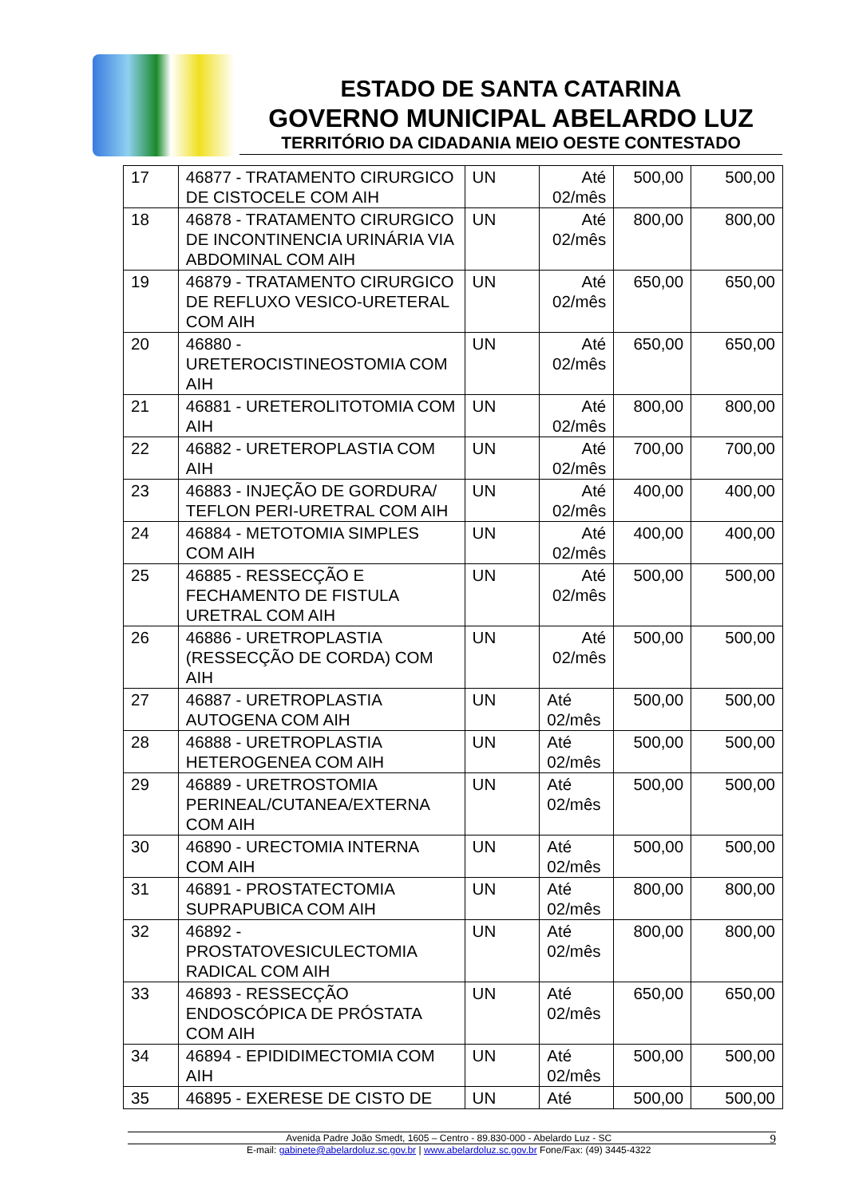ESTADO DE SANTA CATARINA
GOVERNO MUNICIPAL ABELARDO LUZ
TERRITÓRIO DA CIDADANIA MEIO OESTE CONTESTADO
| 17 | 46877 - TRATAMENTO CIRURGICO DE CISTOCELE COM AIH | UN | Até 02/mês | 500,00 | 500,00 |
| 18 | 46878 - TRATAMENTO CIRURGICO DE INCONTINENCIA URINÁRIA VIA ABDOMINAL COM AIH | UN | Até 02/mês | 800,00 | 800,00 |
| 19 | 46879 - TRATAMENTO CIRURGICO DE REFLUXO VESICO-URETERAL COM AIH | UN | Até 02/mês | 650,00 | 650,00 |
| 20 | 46880 - URETEROCISTINEOSTOMIA COM AIH | UN | Até 02/mês | 650,00 | 650,00 |
| 21 | 46881 - URETEROLITOTOMIA COM AIH | UN | Até 02/mês | 800,00 | 800,00 |
| 22 | 46882 - URETEROPLASTIA COM AIH | UN | Até 02/mês | 700,00 | 700,00 |
| 23 | 46883 - INJEÇÃO DE GORDURA/ TEFLON PERI-URETRAL COM AIH | UN | Até 02/mês | 400,00 | 400,00 |
| 24 | 46884 - METOTOMIA SIMPLES COM AIH | UN | Até 02/mês | 400,00 | 400,00 |
| 25 | 46885 - RESSECÇÃO E FECHAMENTO DE FISTULA URETRAL COM AIH | UN | Até 02/mês | 500,00 | 500,00 |
| 26 | 46886 - URETROPLASTIA (RESSECÇÃO DE CORDA) COM AIH | UN | Até 02/mês | 500,00 | 500,00 |
| 27 | 46887 - URETROPLASTIA AUTOGENA COM AIH | UN | Até 02/mês | 500,00 | 500,00 |
| 28 | 46888 - URETROPLASTIA HETEROGENEA COM AIH | UN | Até 02/mês | 500,00 | 500,00 |
| 29 | 46889 - URETROSTOMIA PERINEAL/CUTANEA/EXTERNA COM AIH | UN | Até 02/mês | 500,00 | 500,00 |
| 30 | 46890 - URECTOMIA INTERNA COM AIH | UN | Até 02/mês | 500,00 | 500,00 |
| 31 | 46891 - PROSTATECTOMIA SUPRAPUBICA COM AIH | UN | Até 02/mês | 800,00 | 800,00 |
| 32 | 46892 - PROSTATOVESICULECTOMIA RADICAL COM AIH | UN | Até 02/mês | 800,00 | 800,00 |
| 33 | 46893 - RESSECÇÃO ENDOSCÓPICA DE PRÓSTATA COM AIH | UN | Até 02/mês | 650,00 | 650,00 |
| 34 | 46894 - EPIDIDIMECTOMIA COM AIH | UN | Até 02/mês | 500,00 | 500,00 |
| 35 | 46895 - EXERESE DE CISTO DE | UN | Até | 500,00 | 500,00 |
Avenida Padre João Smedt, 1605 – Centro - 89.830-000 - Abelardo Luz - SC 9
E-mail: gabinete@abelardoluz.sc.gov.br | www.abelardoluz.sc.gov.br Fone/Fax: (49) 3445-4322